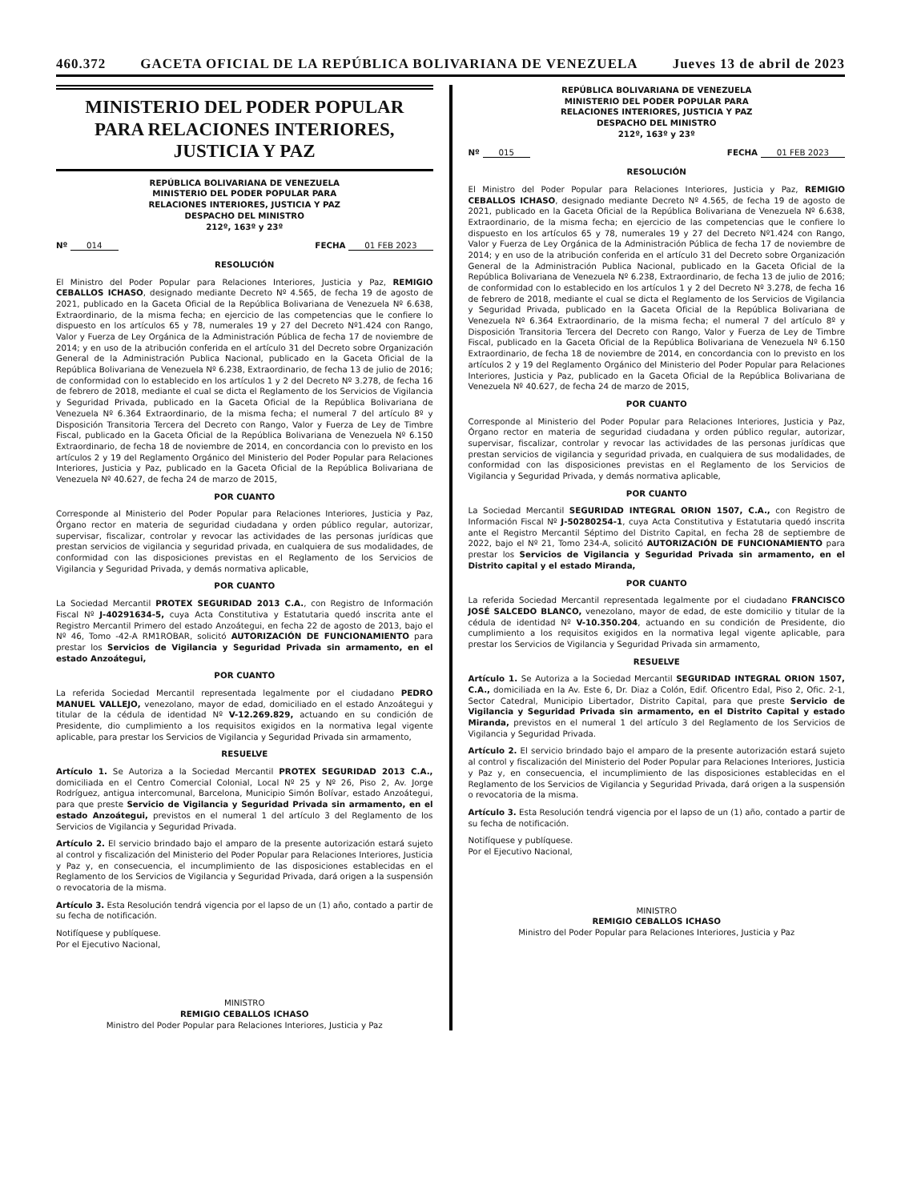460.372 GACETA OFICIAL DE LA REPÚBLICA BOLIVARIANA DE VENEZUELA Jueves 13 de abril de 2023
MINISTERIO DEL PODER POPULAR
PARA RELACIONES INTERIORES,
JUSTICIA Y PAZ
REPÚBLICA BOLIVARIANA DE VENEZUELA
MINISTERIO DEL PODER POPULAR PARA
RELACIONES INTERIORES, JUSTICIA Y PAZ
DESPACHO DEL MINISTRO
212º, 163º y 23º
Nº 014 FECHA 01 FEB 2023
RESOLUCIÓN
El Ministro del Poder Popular para Relaciones Interiores, Justicia y Paz, REMIGIO CEBALLOS ICHASO, designado mediante Decreto Nº 4.565, de fecha 19 de agosto de 2021, publicado en la Gaceta Oficial de la República Bolivariana de Venezuela Nº 6.638, Extraordinario, de la misma fecha; en ejercicio de las competencias que le confiere lo dispuesto en los artículos 65 y 78, numerales 19 y 27 del Decreto Nº1.424 con Rango, Valor y Fuerza de Ley Orgánica de la Administración Pública de fecha 17 de noviembre de 2014; y en uso de la atribución conferida en el artículo 31 del Decreto sobre Organización General de la Administración Publica Nacional, publicado en la Gaceta Oficial de la República Bolivariana de Venezuela Nº 6.238, Extraordinario, de fecha 13 de julio de 2016; de conformidad con lo establecido en los artículos 1 y 2 del Decreto Nº 3.278, de fecha 16 de febrero de 2018, mediante el cual se dicta el Reglamento de los Servicios de Vigilancia y Seguridad Privada, publicado en la Gaceta Oficial de la República Bolivariana de Venezuela Nº 6.364 Extraordinario, de la misma fecha; el numeral 7 del artículo 8º y Disposición Transitoria Tercera del Decreto con Rango, Valor y Fuerza de Ley de Timbre Fiscal, publicado en la Gaceta Oficial de la República Bolivariana de Venezuela Nº 6.150 Extraordinario, de fecha 18 de noviembre de 2014, en concordancia con lo previsto en los artículos 2 y 19 del Reglamento Orgánico del Ministerio del Poder Popular para Relaciones Interiores, Justicia y Paz, publicado en la Gaceta Oficial de la República Bolivariana de Venezuela Nº 40.627, de fecha 24 de marzo de 2015,
POR CUANTO
Corresponde al Ministerio del Poder Popular para Relaciones Interiores, Justicia y Paz, Órgano rector en materia de seguridad ciudadana y orden público regular, autorizar, supervisar, fiscalizar, controlar y revocar las actividades de las personas jurídicas que prestan servicios de vigilancia y seguridad privada, en cualquiera de sus modalidades, de conformidad con las disposiciones previstas en el Reglamento de los Servicios de Vigilancia y Seguridad Privada, y demás normativa aplicable,
POR CUANTO
La Sociedad Mercantil PROTEX SEGURIDAD 2013 C.A., con Registro de Información Fiscal Nº J-40291634-5, cuya Acta Constitutiva y Estatutaria quedó inscrita ante el Registro Mercantil Primero del estado Anzoátegui, en fecha 22 de agosto de 2013, bajo el Nº 46, Tomo -42-A RM1ROBAR, solicitó AUTORIZACIÓN DE FUNCIONAMIENTO para prestar los Servicios de Vigilancia y Seguridad Privada sin armamento, en el estado Anzoátegui,
POR CUANTO
La referida Sociedad Mercantil representada legalmente por el ciudadano PEDRO MANUEL VALLEJO, venezolano, mayor de edad, domiciliado en el estado Anzoátegui y titular de la cédula de identidad Nº V-12.269.829, actuando en su condición de Presidente, dio cumplimiento a los requisitos exigidos en la normativa legal vigente aplicable, para prestar los Servicios de Vigilancia y Seguridad Privada sin armamento,
RESUELVE
Artículo 1. Se Autoriza a la Sociedad Mercantil PROTEX SEGURIDAD 2013 C.A., domiciliada en el Centro Comercial Colonial, Local Nº 25 y Nº 26, Piso 2, Av. Jorge Rodríguez, antigua intercomunal, Barcelona, Municipio Simón Bolívar, estado Anzoátegui, para que preste Servicio de Vigilancia y Seguridad Privada sin armamento, en el estado Anzoátegui, previstos en el numeral 1 del artículo 3 del Reglamento de los Servicios de Vigilancia y Seguridad Privada.
Artículo 2. El servicio brindado bajo el amparo de la presente autorización estará sujeto al control y fiscalización del Ministerio del Poder Popular para Relaciones Interiores, Justicia y Paz y, en consecuencia, el incumplimiento de las disposiciones establecidas en el Reglamento de los Servicios de Vigilancia y Seguridad Privada, dará origen a la suspensión o revocatoria de la misma.
Artículo 3. Esta Resolución tendrá vigencia por el lapso de un (1) año, contado a partir de su fecha de notificación.
Notifíquese y publíquese.
Por el Ejecutivo Nacional,
MINISTRO
REMIGIO CEBALLOS ICHASO
Ministro del Poder Popular para Relaciones Interiores, Justicia y Paz
REPÚBLICA BOLIVARIANA DE VENEZUELA
MINISTERIO DEL PODER POPULAR PARA
RELACIONES INTERIORES, JUSTICIA Y PAZ
DESPACHO DEL MINISTRO
212º, 163º y 23º
Nº 015 FECHA 01 FEB 2023
RESOLUCIÓN
El Ministro del Poder Popular para Relaciones Interiores, Justicia y Paz, REMIGIO CEBALLOS ICHASO, designado mediante Decreto Nº 4.565, de fecha 19 de agosto de 2021, publicado en la Gaceta Oficial de la República Bolivariana de Venezuela Nº 6.638, Extraordinario, de la misma fecha; en ejercicio de las competencias que le confiere lo dispuesto en los artículos 65 y 78, numerales 19 y 27 del Decreto Nº1.424 con Rango, Valor y Fuerza de Ley Orgánica de la Administración Pública de fecha 17 de noviembre de 2014; y en uso de la atribución conferida en el artículo 31 del Decreto sobre Organización General de la Administración Publica Nacional, publicado en la Gaceta Oficial de la República Bolivariana de Venezuela Nº 6.238, Extraordinario, de fecha 13 de julio de 2016; de conformidad con lo establecido en los artículos 1 y 2 del Decreto Nº 3.278, de fecha 16 de febrero de 2018, mediante el cual se dicta el Reglamento de los Servicios de Vigilancia y Seguridad Privada, publicado en la Gaceta Oficial de la República Bolivariana de Venezuela Nº 6.364 Extraordinario, de la misma fecha; el numeral 7 del artículo 8º y Disposición Transitoria Tercera del Decreto con Rango, Valor y Fuerza de Ley de Timbre Fiscal, publicado en la Gaceta Oficial de la República Bolivariana de Venezuela Nº 6.150 Extraordinario, de fecha 18 de noviembre de 2014, en concordancia con lo previsto en los artículos 2 y 19 del Reglamento Orgánico del Ministerio del Poder Popular para Relaciones Interiores, Justicia y Paz, publicado en la Gaceta Oficial de la República Bolivariana de Venezuela Nº 40.627, de fecha 24 de marzo de 2015,
POR CUANTO
Corresponde al Ministerio del Poder Popular para Relaciones Interiores, Justicia y Paz, Órgano rector en materia de seguridad ciudadana y orden público regular, autorizar, supervisar, fiscalizar, controlar y revocar las actividades de las personas jurídicas que prestan servicios de vigilancia y seguridad privada, en cualquiera de sus modalidades, de conformidad con las disposiciones previstas en el Reglamento de los Servicios de Vigilancia y Seguridad Privada, y demás normativa aplicable,
POR CUANTO
La Sociedad Mercantil SEGURIDAD INTEGRAL ORION 1507, C.A., con Registro de Información Fiscal Nº J-50280254-1, cuya Acta Constitutiva y Estatutaria quedó inscrita ante el Registro Mercantil Séptimo del Distrito Capital, en fecha 28 de septiembre de 2022, bajo el Nº 21, Tomo 234-A, solicitó AUTORIZACIÓN DE FUNCIONAMIENTO para prestar los Servicios de Vigilancia y Seguridad Privada sin armamento, en el Distrito capital y el estado Miranda,
POR CUANTO
La referida Sociedad Mercantil representada legalmente por el ciudadano FRANCISCO JOSÉ SALCEDO BLANCO, venezolano, mayor de edad, de este domicilio y titular de la cédula de identidad Nº V-10.350.204, actuando en su condición de Presidente, dio cumplimiento a los requisitos exigidos en la normativa legal vigente aplicable, para prestar los Servicios de Vigilancia y Seguridad Privada sin armamento,
RESUELVE
Artículo 1. Se Autoriza a la Sociedad Mercantil SEGURIDAD INTEGRAL ORION 1507, C.A., domiciliada en la Av. Este 6, Dr. Diaz a Colón, Edif. Oficentro Edal, Piso 2, Ofic. 2-1, Sector Catedral, Municipio Libertador, Distrito Capital, para que preste Servicio de Vigilancia y Seguridad Privada sin armamento, en el Distrito Capital y estado Miranda, previstos en el numeral 1 del artículo 3 del Reglamento de los Servicios de Vigilancia y Seguridad Privada.
Artículo 2. El servicio brindado bajo el amparo de la presente autorización estará sujeto al control y fiscalización del Ministerio del Poder Popular para Relaciones Interiores, Justicia y Paz y, en consecuencia, el incumplimiento de las disposiciones establecidas en el Reglamento de los Servicios de Vigilancia y Seguridad Privada, dará origen a la suspensión o revocatoria de la misma.
Artículo 3. Esta Resolución tendrá vigencia por el lapso de un (1) año, contado a partir de su fecha de notificación.
Notifíquese y publíquese.
Por el Ejecutivo Nacional,
MINISTRO
REMIGIO CEBALLOS ICHASO
Ministro del Poder Popular para Relaciones Interiores, Justicia y Paz